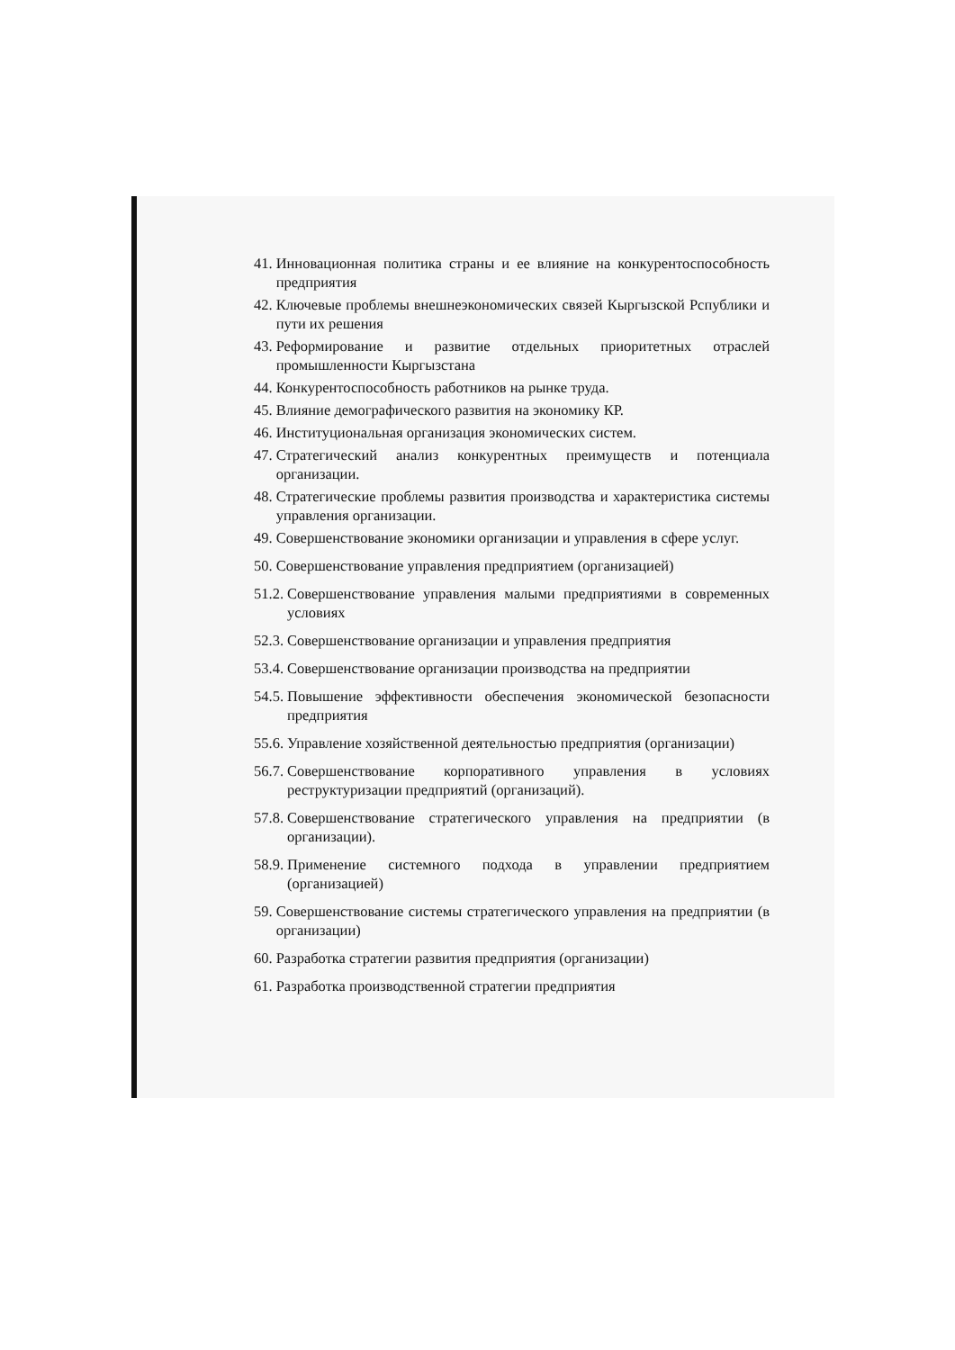41. Инновационная политика страны и ее влияние на конкурентоспособность предприятия
42. Ключевые проблемы внешнеэкономических связей Кыргызской Рспублики и пути их решения
43. Реформирование и развитие отдельных приоритетных отраслей промышленности Кыргызстана
44. Конкурентоспособность работников на рынке труда.
45. Влияние демографического развития на экономику КР.
46. Институциональная организация экономических систем.
47. Стратегический анализ конкурентных преимуществ и потенциала организации.
48. Стратегические проблемы развития производства и характеристика системы управления организации.
49. Совершенствование экономики организации и управления в сфере услуг.
50. Совершенствование управления предприятием (организацией)
51.2. Совершенствование управления малыми предприятиями в современных условиях
52.3. Совершенствование организации и управления предприятия
53.4. Совершенствование организации производства на предприятии
54.5. Повышение эффективности обеспечения экономической безопасности предприятия
55.6. Управление хозяйственной деятельностью предприятия (организации)
56.7. Совершенствование корпоративного управления в условиях реструктуризации предприятий (организаций).
57.8. Совершенствование стратегического управления на предприятии (в организации).
58.9. Применение системного подхода в управлении предприятием (организацией)
59. Совершенствование системы стратегического управления на предприятии (в организации)
60. Разработка стратегии развития предприятия (организации)
61. Разработка производственной стратегии предприятия